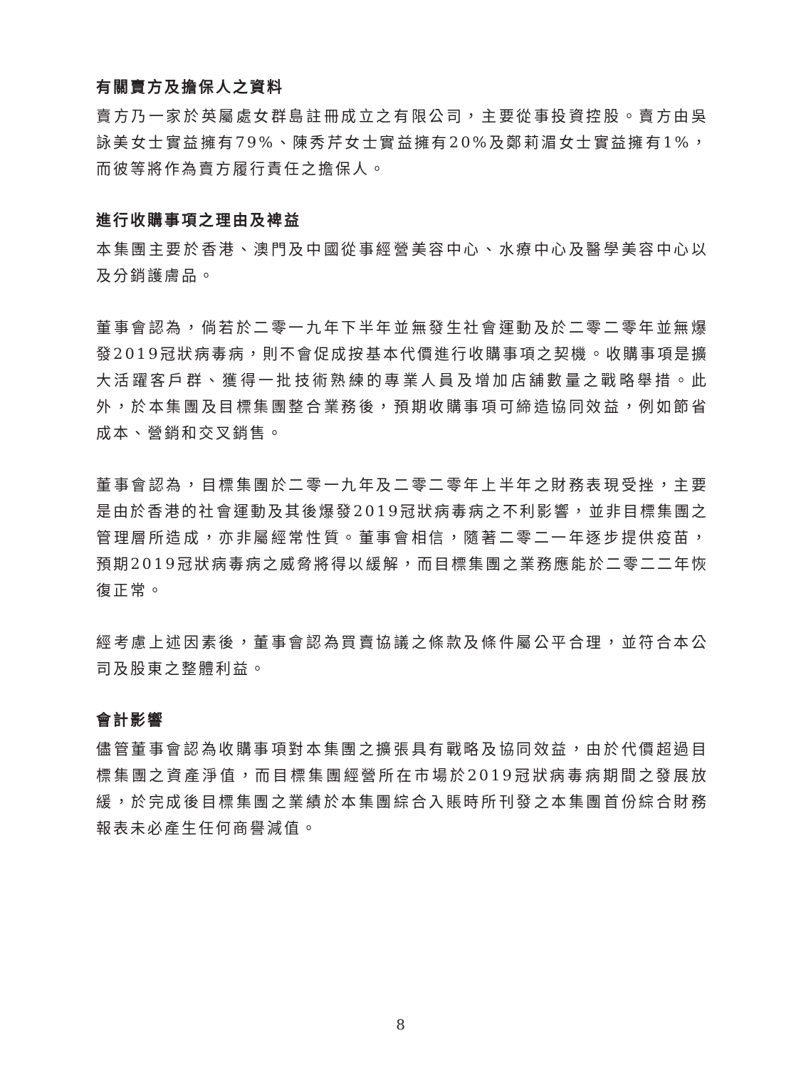有關賣方及擔保人之資料
賣方乃一家於英屬處女群島註冊成立之有限公司，主要從事投資控股。賣方由吳詠美女士實益擁有79%、陳秀芹女士實益擁有20%及鄭莉湄女士實益擁有1%，而彼等將作為賣方履行責任之擔保人。
進行收購事項之理由及裨益
本集團主要於香港、澳門及中國從事經營美容中心、水療中心及醫學美容中心以及分銷護膚品。
董事會認為，倘若於二零一九年下半年並無發生社會運動及於二零二零年並無爆發2019冠狀病毒病，則不會促成按基本代價進行收購事項之契機。收購事項是擴大活躍客戶群、獲得一批技術熟練的專業人員及增加店舖數量之戰略舉措。此外，於本集團及目標集團整合業務後，預期收購事項可締造協同效益，例如節省成本、營銷和交叉銷售。
董事會認為，目標集團於二零一九年及二零二零年上半年之財務表現受挫，主要是由於香港的社會運動及其後爆發2019冠狀病毒病之不利影響，並非目標集團之管理層所造成，亦非屬經常性質。董事會相信，隨著二零二一年逐步提供疫苗，預期2019冠狀病毒病之威脅將得以緩解，而目標集團之業務應能於二零二二年恢復正常。
經考慮上述因素後，董事會認為買賣協議之條款及條件屬公平合理，並符合本公司及股東之整體利益。
會計影響
儘管董事會認為收購事項對本集團之擴張具有戰略及協同效益，由於代價超過目標集團之資產淨值，而目標集團經營所在市場於2019冠狀病毒病期間之發展放緩，於完成後目標集團之業績於本集團綜合入賬時所刊發之本集團首份綜合財務報表未必產生任何商譽減值。
8